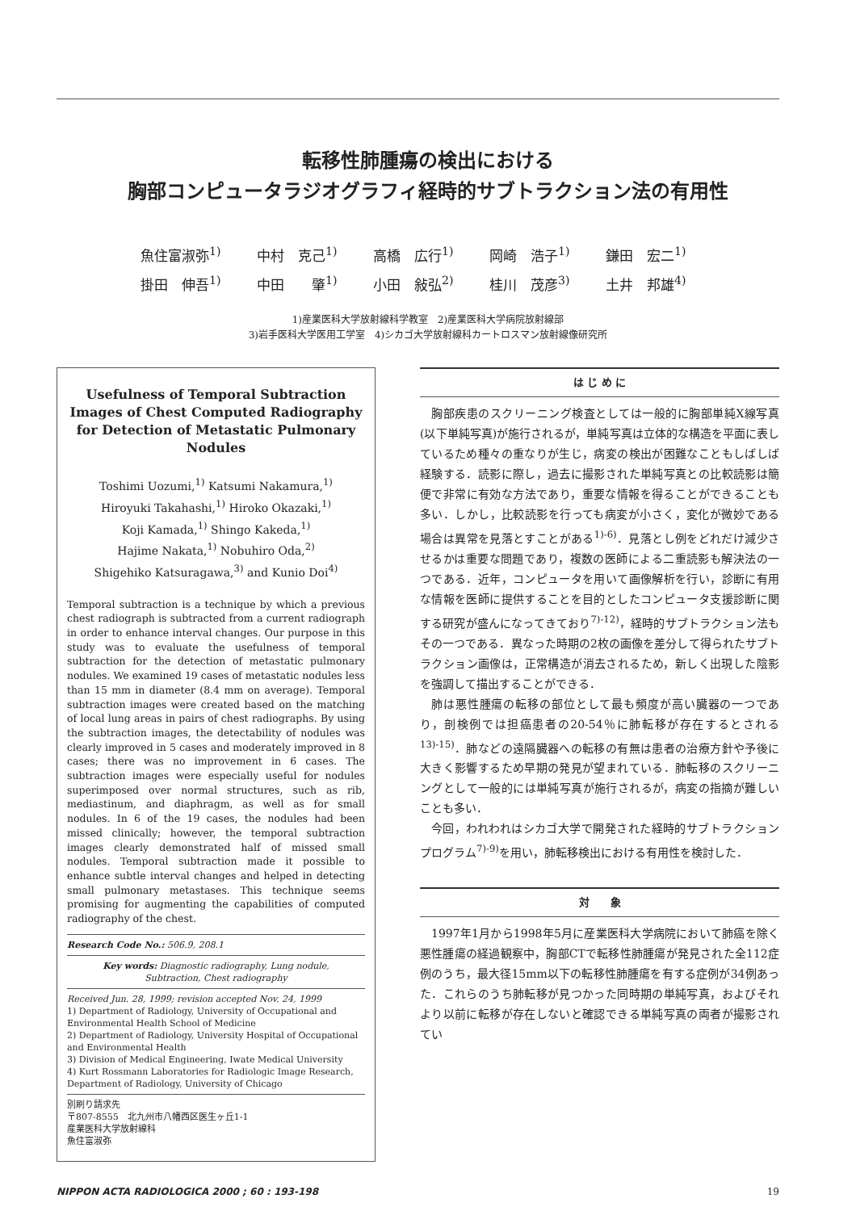転移性肺腫瘍の検出における
胸部コンピュータラジオグラフィ経時的サブトラクション法の有用性
| 魚住富淑弥<sup>1)</sup> | 中村 克己<sup>1)</sup> | 高橋 広行<sup>1)</sup> | 岡崎 浩子<sup>1)</sup> | 鎌田 宏二<sup>1)</sup> |
| 掛田 伸吾<sup>1)</sup> | 中田 肇<sup>1)</sup> | 小田 敍弘<sup>2)</sup> | 桂川 茂彦<sup>3)</sup> | 土井 邦雄<sup>4)</sup> |
1)産業医科大学放射線科学教室　2)産業医科大学病院放射線部
3)岩手医科大学医用工学室　4)シカゴ大学放射線科カートロスマン放射線像研究所
Usefulness of Temporal Subtraction Images of Chest Computed Radiography for Detection of Metastatic Pulmonary Nodules
Toshimi Uozumi,<sup>1)</sup> Katsumi Nakamura,<sup>1)</sup>
Hiroyuki Takahashi,<sup>1)</sup> Hiroko Okazaki,<sup>1)</sup>
Koji Kamada,<sup>1)</sup> Shingo Kakeda,<sup>1)</sup>
Hajime Nakata,<sup>1)</sup> Nobuhiro Oda,<sup>2)</sup>
Shigehiko Katsuragawa,<sup>3)</sup> and Kunio Doi<sup>4)</sup>
Temporal subtraction is a technique by which a previous chest radiograph is subtracted from a current radiograph in order to enhance interval changes. Our purpose in this study was to evaluate the usefulness of temporal subtraction for the detection of metastatic pulmonary nodules. We examined 19 cases of metastatic nodules less than 15 mm in diameter (8.4 mm on average). Temporal subtraction images were created based on the matching of local lung areas in pairs of chest radiographs. By using the subtraction images, the detectability of nodules was clearly improved in 5 cases and moderately improved in 8 cases; there was no improvement in 6 cases. The subtraction images were especially useful for nodules superimposed over normal structures, such as rib, mediastinum, and diaphragm, as well as for small nodules. In 6 of the 19 cases, the nodules had been missed clinically; however, the temporal subtraction images clearly demonstrated half of missed small nodules. Temporal subtraction made it possible to enhance subtle interval changes and helped in detecting small pulmonary metastases. This technique seems promising for augmenting the capabilities of computed radiography of the chest.
Research Code No.: 506.9, 208.1
Key words: Diagnostic radiography, Lung nodule,
Subtraction, Chest radiography
Received Jun. 28, 1999; revision accepted Nov. 24, 1999
1) Department of Radiology, University of Occupational and Environmental Health School of Medicine
2) Department of Radiology, University Hospital of Occupational and Environmental Health
3) Division of Medical Engineering, Iwate Medical University
4) Kurt Rossmann Laboratories for Radiologic Image Research, Department of Radiology, University of Chicago
別刷り請求先
〒807-8555　北九州市八幡西区医生ヶ丘1-1
産業医科大学放射線科
魚住富淑弥
は じ め に
胸部疾患のスクリーニング検査としては一般的に胸部単純X線写真(以下単純写真)が施行されるが，単純写真は立体的な構造を平面に表しているため種々の重なりが生じ，病変の検出が困難なこともしばしば経験する．読影に際し，過去に撮影された単純写真との比較読影は簡便で非常に有効な方法であり，重要な情報を得ることができることも多い．しかし，比較読影を行っても病変が小さく，変化が微妙である場合は異常を見落とすことがある<sup>1)-6)</sup>．見落とし例をどれだけ減少させるかは重要な問題であり，複数の医師による二重読影も解決法の一つである．近年，コンピュータを用いて画像解析を行い，診断に有用な情報を医師に提供することを目的としたコンピュータ支援診断に関する研究が盛んになってきており<sup>7)-12)</sup>，経時的サブトラクション法もその一つである．異なった時期の2枚の画像を差分して得られたサブトラクション画像は，正常構造が消去されるため，新しく出現した陰影を強調して描出することができる．
肺は悪性腫瘍の転移の部位として最も頻度が高い臓器の一つであり，剖検例では担癌患者の20-54％に肺転移が存在するとされる<sup>13)-15)</sup>．肺などの遠隔臓器への転移の有無は患者の治療方針や予後に大きく影響するため早期の発見が望まれている．肺転移のスクリーニングとして一般的には単純写真が施行されるが，病変の指摘が難しいことも多い．
今回，われわれはシカゴ大学で開発された経時的サブトラクションプログラム<sup>7)-9)</sup>を用い，肺転移検出における有用性を検討した．
対　　象
1997年1月から1998年5月に産業医科大学病院において肺癌を除く悪性腫瘍の経過観察中，胸部CTで転移性肺腫瘍が発見された全112症例のうち，最大径15mm以下の転移性肺腫瘍を有する症例が34例あった．これらのうち肺転移が見つかった同時期の単純写真，およびそれより以前に転移が存在しないと確認できる単純写真の両者が撮影されてい
NIPPON ACTA RADIOLOGICA 2000 ; 60 : 193-198 19